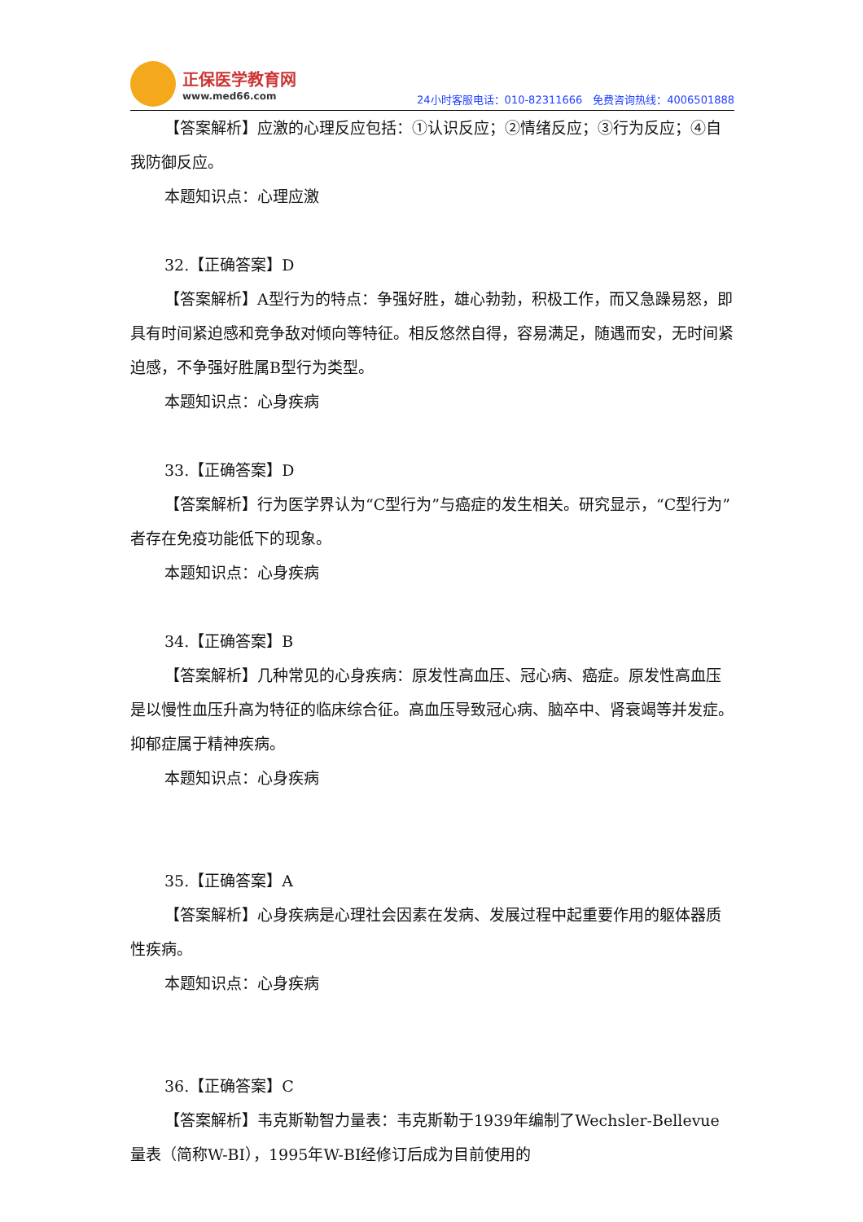正保医学教育网
www.med66.com
24小时客服电话：010-82311666　免费咨询热线：4006501888
【答案解析】应激的心理反应包括：①认识反应；②情绪反应；③行为反应；④自我防御反应。
本题知识点：心理应激
32.【正确答案】D
【答案解析】A型行为的特点：争强好胜，雄心勃勃，积极工作，而又急躁易怒，即具有时间紧迫感和竞争敌对倾向等特征。相反悠然自得，容易满足，随遇而安，无时间紧迫感，不争强好胜属B型行为类型。
本题知识点：心身疾病
33.【正确答案】D
【答案解析】行为医学界认为“C型行为”与癌症的发生相关。研究显示，“C型行为”者存在免疫功能低下的现象。
本题知识点：心身疾病
34.【正确答案】B
【答案解析】几种常见的心身疾病：原发性高血压、冠心病、癌症。原发性高血压是以慢性血压升高为特征的临床综合征。高血压导致冠心病、脑卒中、肾衰竭等并发症。抑郁症属于精神疾病。
本题知识点：心身疾病
35.【正确答案】A
【答案解析】心身疾病是心理社会因素在发病、发展过程中起重要作用的躯体器质性疾病。
本题知识点：心身疾病
36.【正确答案】C
【答案解析】韦克斯勒智力量表：韦克斯勒于1939年编制了Wechsler-Bellevue量表（简称W-BI），1995年W-BI经修订后成为目前使用的